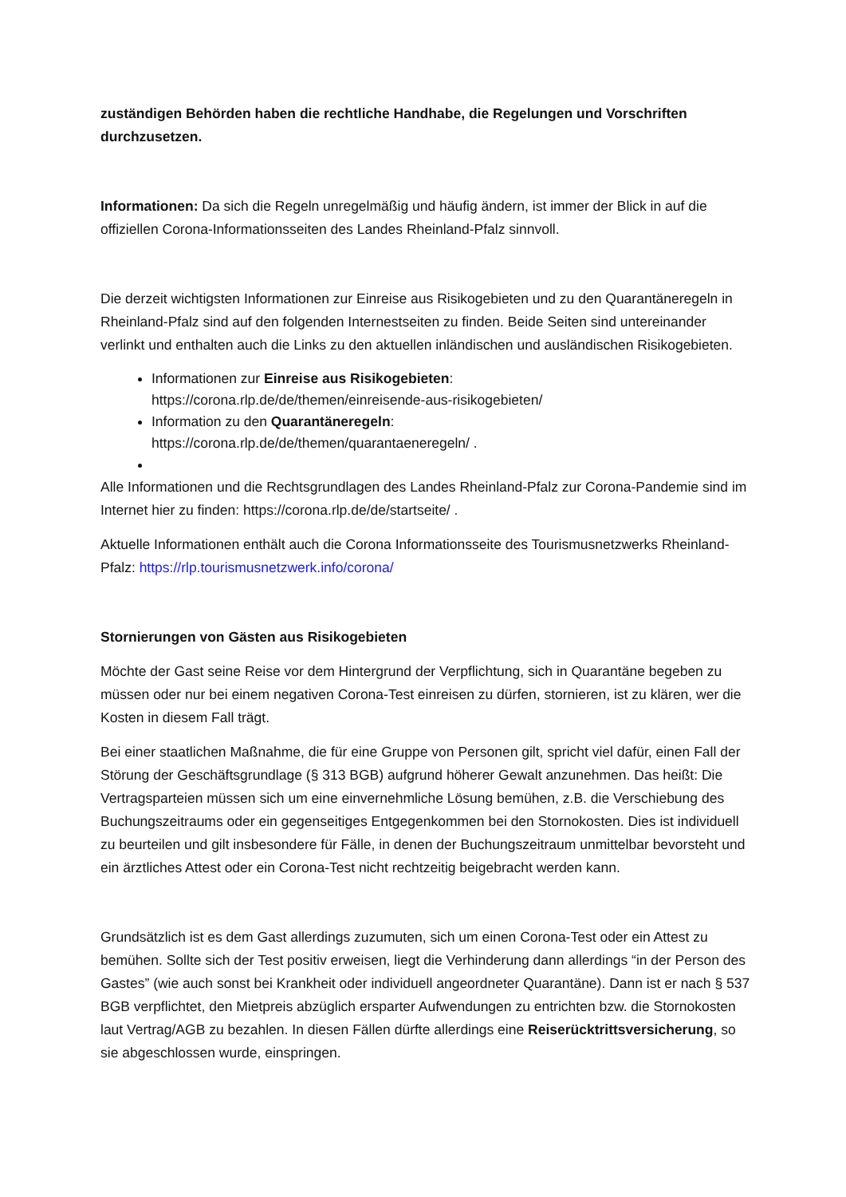zuständigen Behörden haben die rechtliche Handhabe, die Regelungen und Vorschriften durchzusetzen.
Informationen: Da sich die Regeln unregelmäßig und häufig ändern, ist immer der Blick in auf die offiziellen Corona-Informationsseiten des Landes Rheinland-Pfalz sinnvoll.
Die derzeit wichtigsten Informationen zur Einreise aus Risikogebieten und zu den Quarantäneregeln in Rheinland-Pfalz sind auf den folgenden Internestseiten zu finden. Beide Seiten sind untereinander verlinkt und enthalten auch die Links zu den aktuellen inländischen und ausländischen Risikogebieten.
Informationen zur Einreise aus Risikogebieten:
https://corona.rlp.de/de/themen/einreisende-aus-risikogebieten/
Information zu den Quarantäneregeln:
https://corona.rlp.de/de/themen/quarantaeneregeln/ .
Alle Informationen und die Rechtsgrundlagen des Landes Rheinland-Pfalz zur Corona-Pandemie sind im Internet hier zu finden: https://corona.rlp.de/de/startseite/ .
Aktuelle Informationen enthält auch die Corona Informationsseite des Tourismusnetzwerks Rheinland-Pfalz: https://rlp.tourismusnetzwerk.info/corona/
Stornierungen von Gästen aus Risikogebieten
Möchte der Gast seine Reise vor dem Hintergrund der Verpflichtung, sich in Quarantäne begeben zu müssen oder nur bei einem negativen Corona-Test einreisen zu dürfen, stornieren, ist zu klären, wer die Kosten in diesem Fall trägt.
Bei einer staatlichen Maßnahme, die für eine Gruppe von Personen gilt, spricht viel dafür, einen Fall der Störung der Geschäftsgrundlage (§ 313 BGB) aufgrund höherer Gewalt anzunehmen. Das heißt: Die Vertragsparteien müssen sich um eine einvernehmliche Lösung bemühen, z.B. die Verschiebung des Buchungszeitraums oder ein gegenseitiges Entgegenkommen bei den Stornokosten. Dies ist individuell zu beurteilen und gilt insbesondere für Fälle, in denen der Buchungszeitraum unmittelbar bevorsteht und ein ärztliches Attest oder ein Corona-Test nicht rechtzeitig beigebracht werden kann.
Grundsätzlich ist es dem Gast allerdings zuzumuten, sich um einen Corona-Test oder ein Attest zu bemühen. Sollte sich der Test positiv erweisen, liegt die Verhinderung dann allerdings “in der Person des Gastes” (wie auch sonst bei Krankheit oder individuell angeordneter Quarantäne). Dann ist er nach § 537 BGB verpflichtet, den Mietpreis abzüglich ersparter Aufwendungen zu entrichten bzw. die Stornokosten laut Vertrag/AGB zu bezahlen. In diesen Fällen dürfte allerdings eine Reiserücktrittsversicherung, so sie abgeschlossen wurde, einspringen.